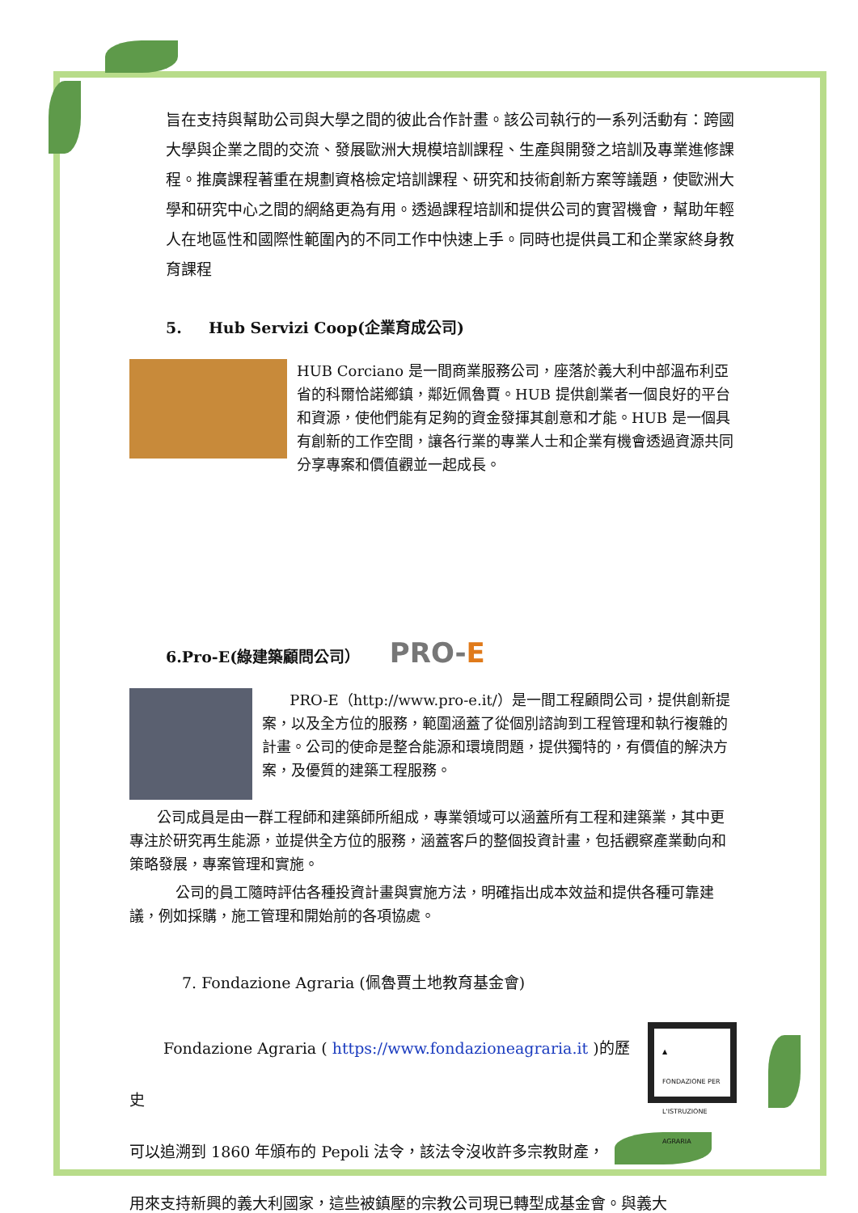旨在支持與幫助公司與大學之間的彼此合作計畫。該公司執行的一系列活動有：跨國大學與企業之間的交流、發展歐洲大規模培訓課程、生產與開發之培訓及專業進修課程。推廣課程著重在規劃資格檢定培訓課程、研究和技術創新方案等議題，使歐洲大學和研究中心之間的網絡更為有用。透過課程培訓和提供公司的實習機會，幫助年輕人在地區性和國際性範圍內的不同工作中快速上手。同時也提供員工和企業家終身教育課程
5. Hub Servizi Coop(企業育成公司)
HUB Corciano 是一間商業服務公司，座落於義大利中部溫布利亞省的科爾恰諾鄉鎮，鄰近佩魯賈。HUB 提供創業者一個良好的平台和資源，使他們能有足夠的資金發揮其創意和才能。HUB 是一個具有創新的工作空間，讓各行業的專業人士和企業有機會透過資源共同分享專案和價值觀並一起成長。
6.Pro-E(綠建築顧問公司） PRO-E
PRO-E（http://www.pro-e.it/）是一間工程顧問公司，提供創新提案，以及全方位的服務，範圍涵蓋了從個別諮詢到工程管理和執行複雜的計畫。公司的使命是整合能源和環境問題，提供獨特的，有價值的解決方案，及優質的建築工程服務。
公司成員是由一群工程師和建築師所組成，專業領域可以涵蓋所有工程和建築業，其中更專注於研究再生能源，並提供全方位的服務，涵蓋客戶的整個投資計畫，包括觀察產業動向和策略發展，專案管理和實施。
公司的員工隨時評估各種投資計畫與實施方法，明確指出成本效益和提供各種可靠建議，例如採購，施工管理和開始前的各項協處。
7. Fondazione Agraria (佩魯賈土地教育基金會)
▲
FONDAZIONE PER L'ISTRUZIONE AGRARIA
Fondazione Agraria ( https://www.fondazioneagraria.it )的歷史
可以追溯到 1860 年頒布的 Pepoli 法令，該法令沒收許多宗教財產，
用來支持新興的義大利國家，這些被鎮壓的宗教公司現已轉型成基金會。與義大